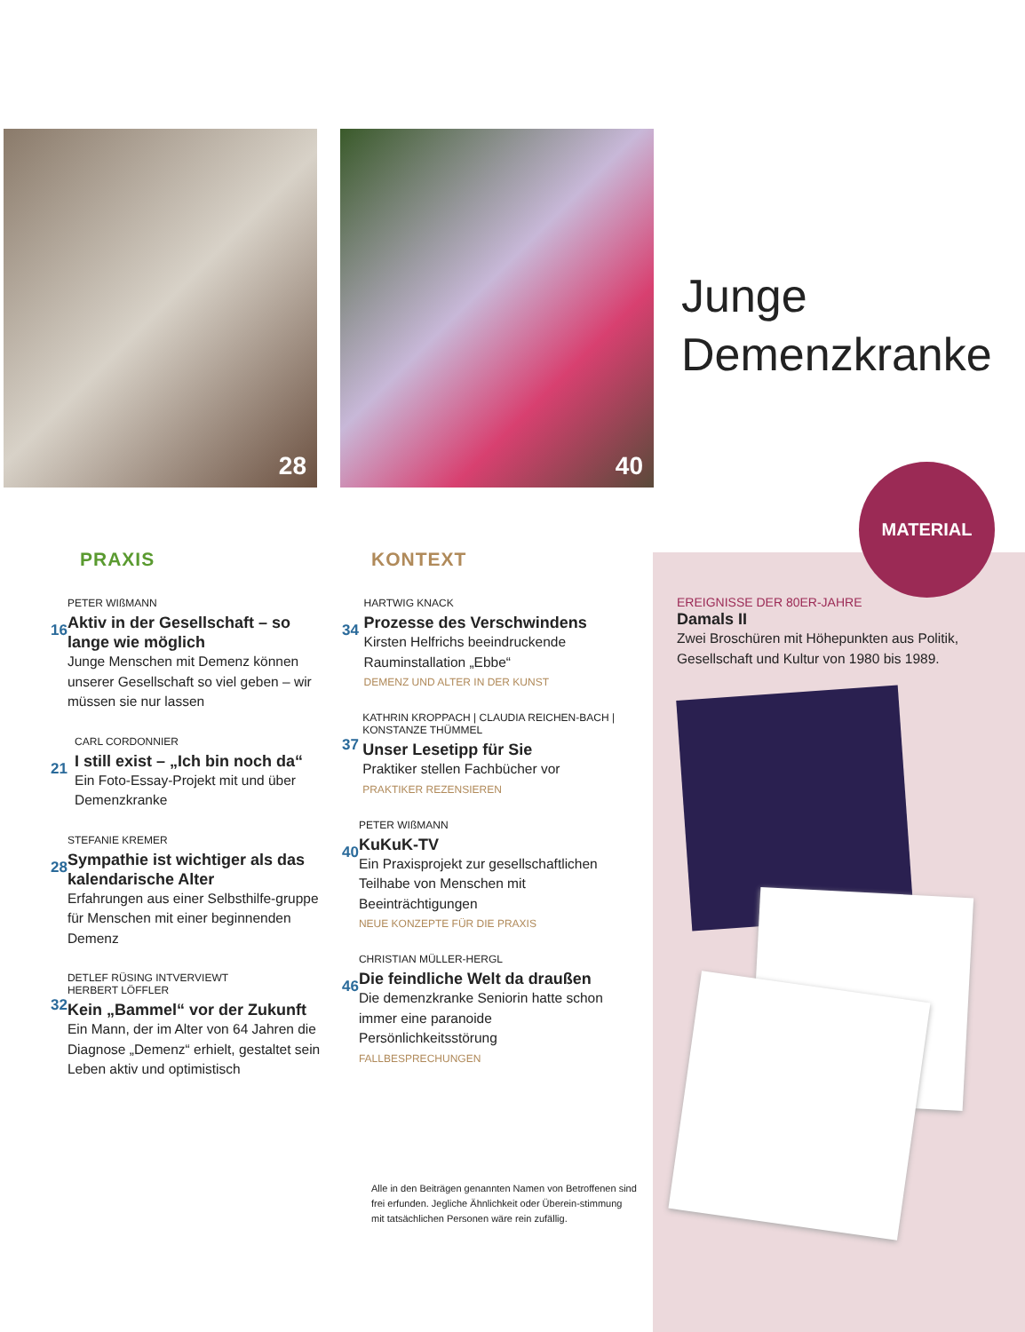28 40
Junge
Demenzkranke
PRAXIS
16
PETER WIßMANN
Aktiv in der Gesellschaft – so lange wie möglich
Junge Menschen mit Demenz können unserer Gesellschaft so viel geben – wir müssen sie nur lassen
21
CARL CORDONNIER
I still exist – „Ich bin noch da“
Ein Foto-Essay-Projekt mit und über Demenzkranke
28
STEFANIE KREMER
Sympathie ist wichtiger als das kalendarische Alter
Erfahrungen aus einer Selbsthilfe-gruppe für Menschen mit einer beginnenden Demenz
32
DETLEF RÜSING INTVERVIEWT
HERBERT LÖFFLER
Kein „Bammel“ vor der Zukunft
Ein Mann, der im Alter von 64 Jahren die Diagnose „Demenz“ erhielt, gestaltet sein Leben aktiv und optimistisch
KONTEXT
34
HARTWIG KNACK
Prozesse des Verschwindens
Kirsten Helfrichs beeindruckende Rauminstallation „Ebbe“
DEMENZ UND ALTER IN DER KUNST
37
KATHRIN KROPPACH | CLAUDIA REICHEN-BACH | KONSTANZE THÜMMEL
Unser Lesetipp für Sie
Praktiker stellen Fachbücher vor
PRAKTIKER REZENSIEREN
40
PETER WIßMANN
KuKuK-TV
Ein Praxisprojekt zur gesellschaftlichen Teilhabe von Menschen mit Beeinträchtigungen
NEUE KONZEPTE FÜR DIE PRAXIS
46
CHRISTIAN MÜLLER-HERGL
Die feindliche Welt da draußen
Die demenzkranke Seniorin hatte schon immer eine paranoide Persönlichkeitsstörung
FALLBESPRECHUNGEN
MATERIAL
EREIGNISSE DER 80ER-JAHRE
Damals II
Zwei Broschüren mit Höhepunkten aus Politik, Gesellschaft und Kultur von 1980 bis 1989.
Alle in den Beiträgen genannten Namen von Betroffenen sind frei erfunden. Jegliche Ähnlichkeit oder Überein-stimmung mit tatsächlichen Personen wäre rein zufällig.